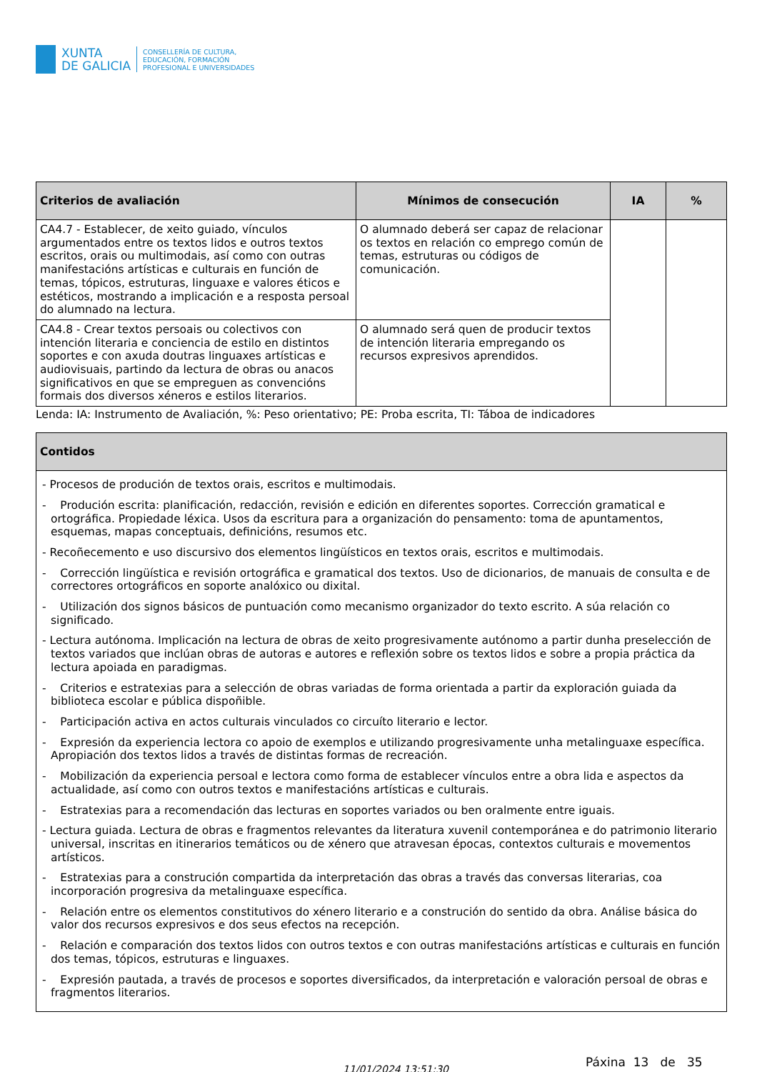XUNTA
DE GALICIA
CONSELLERÍA DE CULTURA,
EDUCACIÓN, FORMACIÓN
PROFESIONAL E UNIVERSIDADES
| Criterios de avaliación | Mínimos de consecución | IA | % |
| --- | --- | --- | --- |
| CA4.7 - Establecer, de xeito guiado, vínculos argumentados entre os textos lidos e outros textos escritos, orais ou multimodais, así como con outras manifestacións artísticas e culturais en función de temas, tópicos, estruturas, linguaxe e valores éticos e estéticos, mostrando a implicación e a resposta persoal do alumnado na lectura. | O alumnado deberá ser capaz de relacionar os textos en relación co emprego común de temas, estruturas ou códigos de comunicación. | | |
| CA4.8 - Crear textos persoais ou colectivos con intención literaria e conciencia de estilo en distintos soportes e con axuda doutras linguaxes artísticas e audiovisuais, partindo da lectura de obras ou anacos significativos en que se empreguen as convencións formais dos diversos xéneros e estilos literarios. | O alumnado será quen de producir textos de intención literaria empregando os recursos expresivos aprendidos. | | |
Lenda: IA: Instrumento de Avaliación, %: Peso orientativo; PE: Proba escrita, TI: Táboa de indicadores
| Contidos |
| --- |
| - Procesos de produción de textos orais, escritos e multimodais. - Produción escrita: planificación, redacción, revisión e edición en diferentes soportes. Corrección gramatical e ortográfica. Propiedade léxica. Usos da escritura para a organización do pensamento: toma de apuntamentos, esquemas, mapas conceptuais, definicións, resumos etc. - Recoñecemento e uso discursivo dos elementos lingüísticos en textos orais, escritos e multimodais. - Corrección lingüística e revisión ortográfica e gramatical dos textos. Uso de dicionarios, de manuais de consulta e de correctores ortográficos en soporte analóxico ou dixital. - Utilización dos signos básicos de puntuación como mecanismo organizador do texto escrito. A súa relación co significado. - Lectura autónoma. Implicación na lectura de obras de xeito progresivamente autónomo a partir dunha preselección de textos variados que inclúan obras de autoras e autores e reflexión sobre os textos lidos e sobre a propia práctica da lectura apoiada en paradigmas. - Criterios e estratexias para a selección de obras variadas de forma orientada a partir da exploración guiada da biblioteca escolar e pública dispoñible. - Participación activa en actos culturais vinculados co circuíto literario e lector. - Expresión da experiencia lectora co apoio de exemplos e utilizando progresivamente unha metalinguaxe específica. Apropiación dos textos lidos a través de distintas formas de recreación. - Mobilización da experiencia persoal e lectora como forma de establecer vínculos entre a obra lida e aspectos da actualidade, así como con outros textos e manifestacións artísticas e culturais. - Estratexias para a recomendación das lecturas en soportes variados ou ben oralmente entre iguais. - Lectura guiada. Lectura de obras e fragmentos relevantes da literatura xuvenil contemporánea e do patrimonio literario universal, inscritas en itinerarios temáticos ou de xénero que atravesan épocas, contextos culturais e movementos artísticos. - Estratexias para a construción compartida da interpretación das obras a través das conversas literarias, coa incorporación progresiva da metalinguaxe específica. - Relación entre os elementos constitutivos do xénero literario e a construción do sentido da obra. Análise básica do valor dos recursos expresivos e dos seus efectos na recepción. - Relación e comparación dos textos lidos con outros textos e con outras manifestacións artísticas e culturais en función dos temas, tópicos, estruturas e linguaxes. - Expresión pautada, a través de procesos e soportes diversificados, da interpretación e valoración persoal de obras e fragmentos literarios. |
11/01/2024 13:51:30 Páxina 13 de 35